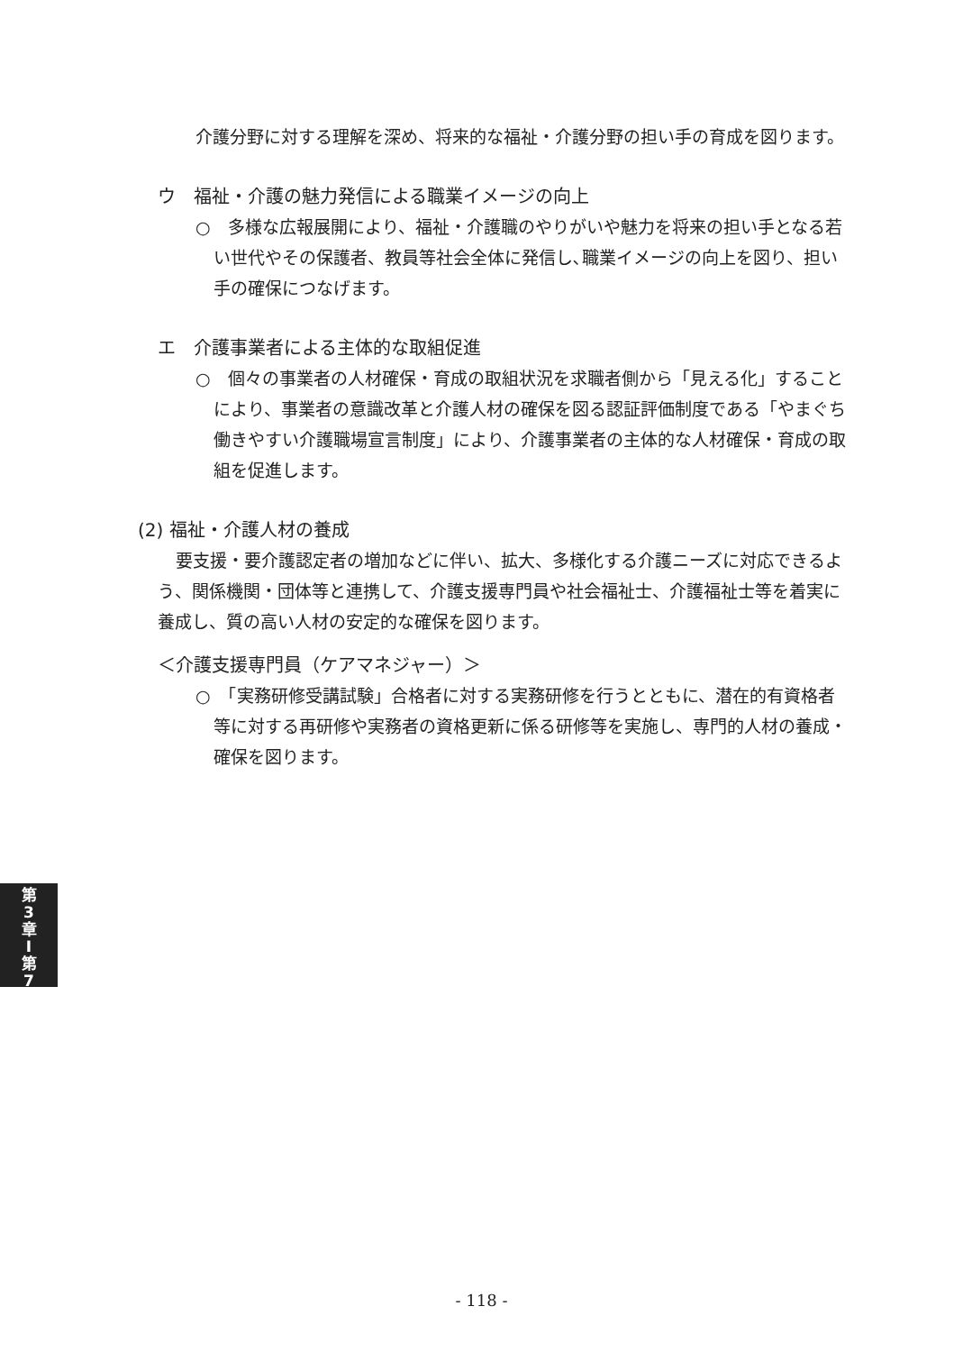介護分野に対する理解を深め、将来的な福祉・介護分野の担い手の育成を図ります。
ウ　福祉・介護の魅力発信による職業イメージの向上
○　多様な広報展開により、福祉・介護職のやりがいや魅力を将来の担い手となる若い世代やその保護者、教員等社会全体に発信し､職業イメージの向上を図り、担い手の確保につなげます。
エ　介護事業者による主体的な取組促進
○　個々の事業者の人材確保・育成の取組状況を求職者側から「見える化」することにより、事業者の意識改革と介護人材の確保を図る認証評価制度である「やまぐち働きやすい介護職場宣言制度」により、介護事業者の主体的な人材確保・育成の取組を促進します。
(2) 福祉・介護人材の養成
要支援・要介護認定者の増加などに伴い、拡大、多様化する介護ニーズに対応できるよう、関係機関・団体等と連携して、介護支援専門員や社会福祉士、介護福祉士等を着実に養成し、質の高い人材の安定的な確保を図ります。
＜介護支援専門員（ケアマネジャー）＞
○　「実務研修受講試験」合格者に対する実務研修を行うとともに、潜在的有資格者等に対する再研修や実務者の資格更新に係る研修等を実施し、専門的人材の養成・確保を図ります。
第
3
章
I
第
7
- 118 -